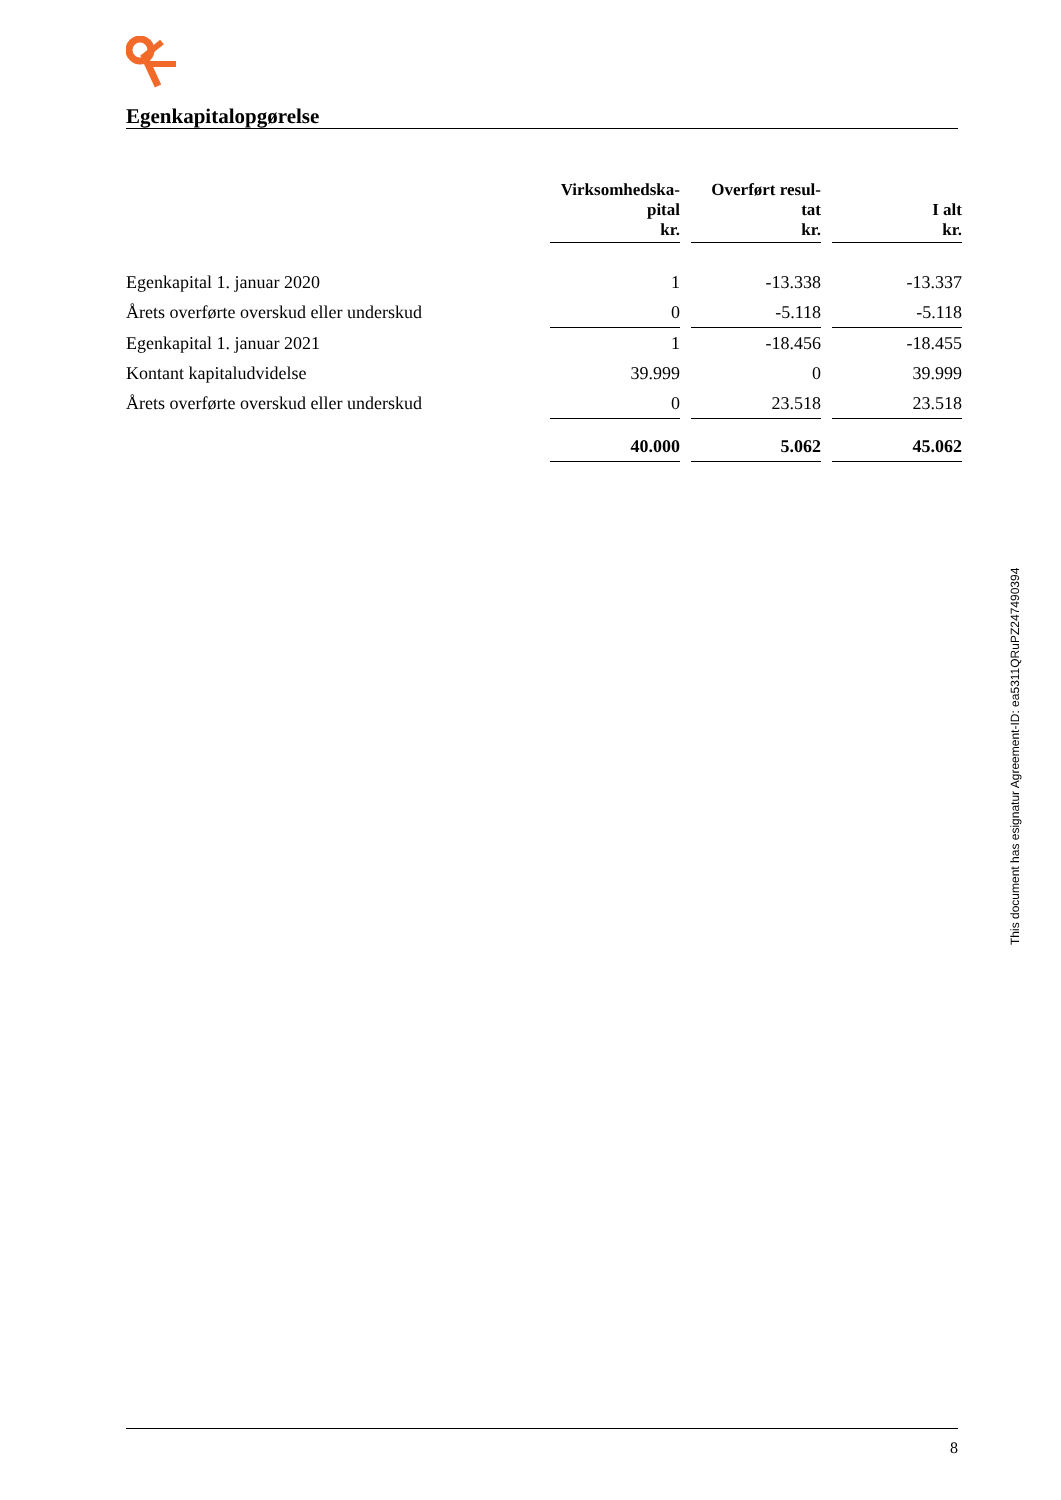Egenkapitalopgørelse
| | Virksomhedska- pital kr. | | Overført resul- tat kr. | | I alt kr. |
| --- | --- | --- | --- | --- | --- |
| Egenkapital 1. januar 2020 | 1 | | -13.338 | | -13.337 |
| Årets overførte overskud eller underskud | 0 | | -5.118 | | -5.118 |
| Egenkapital 1. januar 2021 | 1 | | -18.456 | | -18.455 |
| Kontant kapitaludvidelse | 39.999 | | 0 | | 39.999 |
| Årets overførte overskud eller underskud | 0 | | 23.518 | | 23.518 |
| | 40.000 | | 5.062 | | 45.062 |
This document has esignatur Agreement-ID: ea5311QRuPZ247490394
8